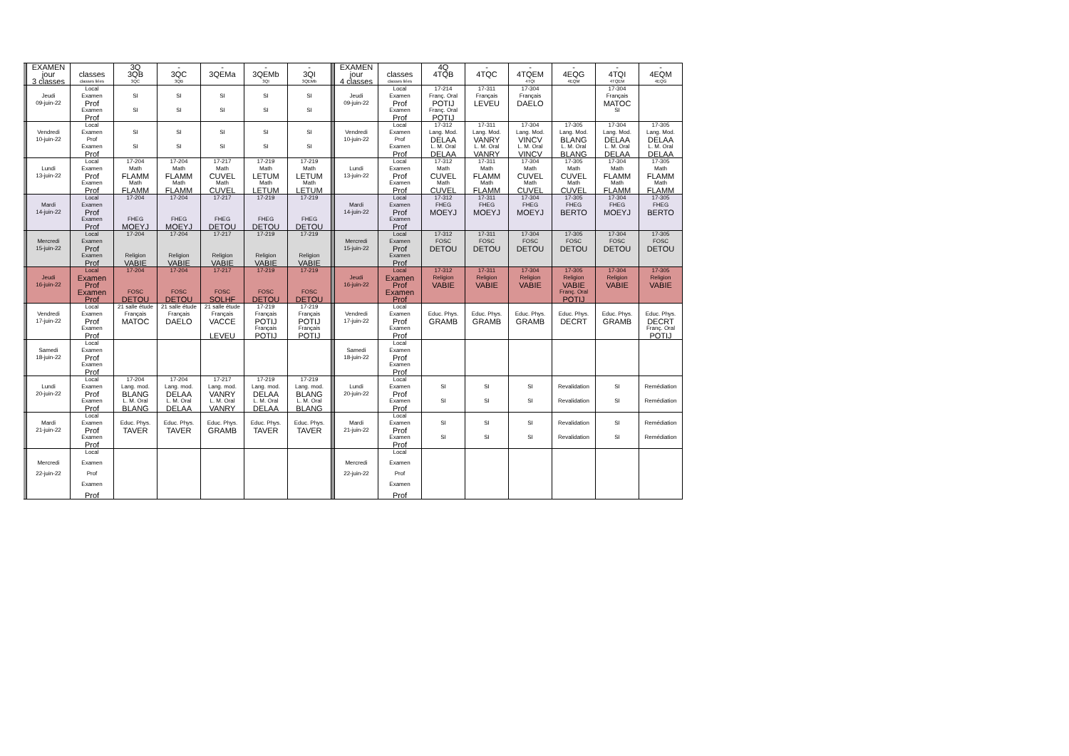| | EXAMEN | | 3Q | - | - | - | - | | EXAMEN | | 4Q | - | - | - | - | - |
| | jour | classes | 3QB | 3QC | 3QEMa | 3QEMb | 3QI | | jour | classes | 4TQB | 4TQC | 4TQEM | 4EQG | 4TQI | 4EQM |
| | 3 classes | classes liées | 3QC | 3QB | | 3QI | 3QEMb | | 4 classes | classes liées | | | 4TQI | 4EQM | 4TQEM | 4EQG |
| | | Local | | | | | | | | Local | 17-214 | 17-311 | 17-304 | | 17-304 | |
| | Jeudi | Examen | SI | SI | SI | SI | SI | | Jeudi | Examen | Franç. Oral | Français | Français | | Français | |
| | 09-juin-22 | Prof | | | | | | | 09-juin-22 | Prof | POTIJ | LEVEU | DAELO | | MATOC | |
| | | Examen | SI | SI | SI | SI | SI | | | Examen | Franç. Oral | | | | SI | |
| | | Prof | | | | | | | | Prof | POTIJ | | | | | |
| | | Local | | | | | | | | Local | 17-312 | 17-311 | 17-304 | 17-305 | 17-304 | 17-305 |
| | Vendredi | Examen | SI | SI | SI | SI | SI | | Vendredi | Examen | Lang. Mod. | Lang. Mod. | Lang. Mod. | Lang. Mod. | Lang. Mod. | Lang. Mod. |
| | 10-juin-22 | Prof | | | | | | | 10-juin-22 | Prof | DELAA | VANRY | VINCV | BLANG | DELAA | DELAA |
| | | Examen | SI | SI | SI | SI | SI | | | Examen | L. M. Oral | L. M. Oral | L. M. Oral | L. M. Oral | L. M. Oral | L. M. Oral |
| | | Prof | | | | | | | | Prof | DELAA | VANRY | VINCV | BLANG | DELAA | DELAA |
| | | Local | 17-204 | 17-204 | 17-217 | 17-219 | 17-219 | | | Local | 17-312 | 17-311 | 17-304 | 17-305 | 17-304 | 17-305 |
| | Lundi | Examen | Math | Math | Math | Math | Math | | Lundi | Examen | Math | Math | Math | Math | Math | Math |
| | 13-juin-22 | Prof | FLAMM | FLAMM | CUVEL | LETUM | LETUM | | 13-juin-22 | Prof | CUVEL | FLAMM | CUVEL | CUVEL | FLAMM | FLAMM |
| | | Examen | Math | Math | Math | Math | Math | | | Examen | Math | Math | Math | Math | Math | Math |
| | | Prof | FLAMM | FLAMM | CUVEL | LETUM | LETUM | | | Prof | CUVEL | FLAMM | CUVEL | CUVEL | FLAMM | FLAMM |
| | | Local | 17-204 | 17-204 | 17-217 | 17-219 | 17-219 | | | Local | 17-312 | 17-311 | 17-304 | 17-305 | 17-304 | 17-305 |
| | Mardi | Examen | | | | | | | Mardi | Examen | FHEG | FHEG | FHEG | FHEG | FHEG | FHEG |
| | 14-juin-22 | Prof | | | | | | | 14-juin-22 | Prof | MOEYJ | MOEYJ | MOEYJ | BERTO | MOEYJ | BERTO |
| | | Examen | FHEG | FHEG | FHEG | FHEG | FHEG | | | Examen | | | | | | |
| | | Prof | MOEYJ | MOEYJ | DETOU | DETOU | DETOU | | | Prof | | | | | | |
| | | Local | 17-204 | 17-204 | 17-217 | 17-219 | 17-219 | | | Local | 17-312 | 17-311 | 17-304 | 17-305 | 17-304 | 17-305 |
| | Mercredi | Examen | | | | | | | Mercredi | Examen | FOSC | FOSC | FOSC | FOSC | FOSC | FOSC |
| | 15-juin-22 | Prof | | | | | | | 15-juin-22 | Prof | DETOU | DETOU | DETOU | DETOU | DETOU | DETOU |
| | | Examen | Religion | Religion | Religion | Religion | Religion | | | Examen | | | | | | |
| | | Prof | VABIE | VABIE | VABIE | VABIE | VABIE | | | Prof | | | | | | |
| | | Local | 17-204 | 17-204 | 17-217 | 17-219 | 17-219 | | | Local | 17-312 | 17-311 | 17-304 | 17-305 | 17-304 | 17-305 |
| | Jeudi | Examen | | | | | | | Jeudi | Examen | Religion | Religion | Religion | Religion | Religion | Religion |
| | 16-juin-22 | Prof | | | | | | | 16-juin-22 | Prof | VABIE | VABIE | VABIE | VABIE | VABIE | VABIE |
| | | Examen | FOSC | FOSC | FOSC | FOSC | FOSC | | | Examen | | | | Franç. Oral | | |
| | | Prof | DETOU | DETOU | SOLHF | DETOU | DETOU | | | Prof | | | | POTIJ | | |
| | | Local | 21 salle étude | 21 salle étude | 21 salle étude | 17-219 | 17-219 | | | Local | | | | | | |
| | Vendredi | Examen | Français | Français | Français | Français | Français | | Vendredi | Examen | Educ. Phys. | Educ. Phys. | Educ. Phys. | Educ. Phys. | Educ. Phys. | Educ. Phys. |
| | 17-juin-22 | Prof | MATOC | DAELO | VACCE | POTIJ | POTIJ | | 17-juin-22 | Prof | GRAMB | GRAMB | GRAMB | DECRT | GRAMB | DECRT |
| | | Examen | | | | Français | Français | | | Examen | | | | | | Franç. Oral |
| | | Prof | | | LEVEU | POTIJ | POTIJ | | | Prof | | | | | | POTIJ |
| | | Local | | | | | | | | Local | | | | | | |
| | Samedi | Examen | | | | | | | Samedi | Examen | | | | | | |
| | 18-juin-22 | Prof | | | | | | | 18-juin-22 | Prof | | | | | | |
| | | Examen | | | | | | | | Examen | | | | | | |
| | | Prof | | | | | | | | Prof | | | | | | |
| | | Local | 17-204 | 17-204 | 17-217 | 17-219 | 17-219 | | | Local | | | | | | |
| | Lundi | Examen | Lang. mod. | Lang. mod. | Lang. mod. | Lang. mod. | Lang. mod. | | Lundi | Examen | SI | SI | SI | Revalidation | SI | Remédiation |
| | 20-juin-22 | Prof | BLANG | DELAA | VANRY | DELAA | BLANG | | 20-juin-22 | Prof | | | | | | |
| | | Examen | L. M. Oral | L. M. Oral | L. M. Oral | L. M. Oral | L. M. Oral | | | Examen | SI | SI | SI | Revalidation | SI | Remédiation |
| | | Prof | BLANG | DELAA | VANRY | DELAA | BLANG | | | Prof | | | | | | |
| | | Local | | | | | | | | Local | | | | | | |
| | Mardi | Examen | Educ. Phys. | Educ. Phys. | Educ. Phys. | Educ. Phys. | Educ. Phys. | | Mardi | Examen | SI | SI | SI | Revalidation | SI | Remédiation |
| | 21-juin-22 | Prof | TAVER | TAVER | GRAMB | TAVER | TAVER | | 21-juin-22 | Prof | | | | | | |
| | | Examen | | | | | | | | Examen | SI | SI | SI | Revalidation | SI | Remédiation |
| | | Prof | | | | | | | | Prof | | | | | | |
| | | Local | | | | | | | | Local | | | | | | |
| | Mercredi | Examen | | | | | | | Mercredi | Examen | | | | | | |
| | 22-juin-22 | Prof | | | | | | | 22-juin-22 | Prof | | | | | | |
| | | Examen | | | | | | | | Examen | | | | | | |
| | | Prof | | | | | | | | Prof | | | | | | |